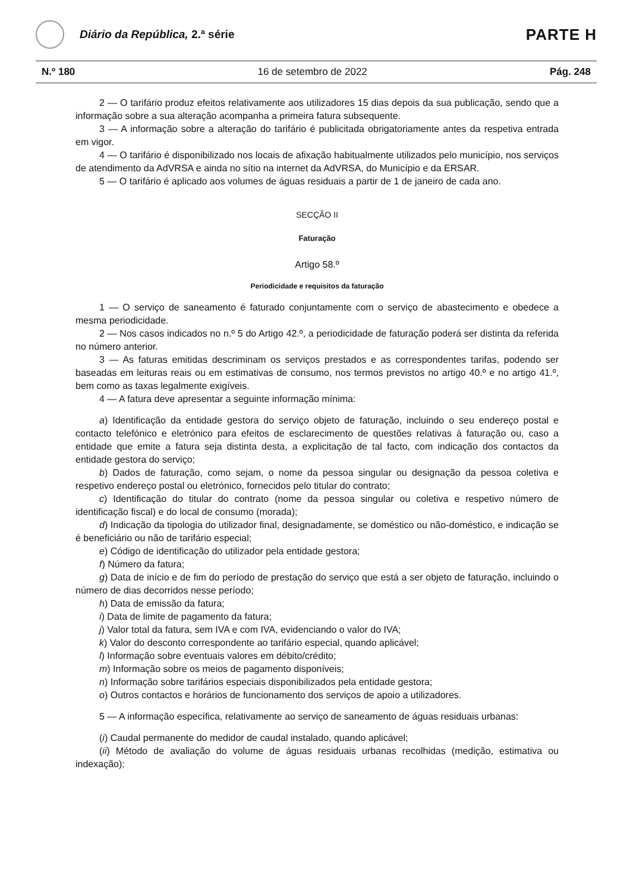Diário da República, 2.ª série
PARTE H
N.º 180 16 de setembro de 2022 Pág. 248
2 — O tarifário produz efeitos relativamente aos utilizadores 15 dias depois da sua publicação, sendo que a informação sobre a sua alteração acompanha a primeira fatura subsequente.
3 — A informação sobre a alteração do tarifário é publicitada obrigatoriamente antes da respetiva entrada em vigor.
4 — O tarifário é disponibilizado nos locais de afixação habitualmente utilizados pelo município, nos serviços de atendimento da AdVRSA e ainda no sítio na internet da AdVRSA, do Município e da ERSAR.
5 — O tarifário é aplicado aos volumes de águas residuais a partir de 1 de janeiro de cada ano.
SECÇÃO II
Faturação
Artigo 58.º
Periodicidade e requisitos da faturação
1 — O serviço de saneamento é faturado conjuntamente com o serviço de abastecimento e obedece a mesma periodicidade.
2 — Nos casos indicados no n.º 5 do Artigo 42.º, a periodicidade de faturação poderá ser distinta da referida no número anterior.
3 — As faturas emitidas descriminam os serviços prestados e as correspondentes tarifas, podendo ser baseadas em leituras reais ou em estimativas de consumo, nos termos previstos no artigo 40.º e no artigo 41.º, bem como as taxas legalmente exigíveis.
4 — A fatura deve apresentar a seguinte informação mínima:
a) Identificação da entidade gestora do serviço objeto de faturação, incluindo o seu endereço postal e contacto telefónico e eletrónico para efeitos de esclarecimento de questões relativas à faturação ou, caso a entidade que emite a fatura seja distinta desta, a explicitação de tal facto, com indicação dos contactos da entidade gestora do serviço;
b) Dados de faturação, como sejam, o nome da pessoa singular ou designação da pessoa coletiva e respetivo endereço postal ou eletrónico, fornecidos pelo titular do contrato;
c) Identificação do titular do contrato (nome da pessoa singular ou coletiva e respetivo número de identificação fiscal) e do local de consumo (morada);
d) Indicação da tipologia do utilizador final, designadamente, se doméstico ou não-doméstico, e indicação se é beneficiário ou não de tarifário especial;
e) Código de identificação do utilizador pela entidade gestora;
f) Número da fatura;
g) Data de início e de fim do período de prestação do serviço que está a ser objeto de faturação, incluindo o número de dias decorridos nesse período;
h) Data de emissão da fatura;
i) Data de limite de pagamento da fatura;
j) Valor total da fatura, sem IVA e com IVA, evidenciando o valor do IVA;
k) Valor do desconto correspondente ao tarifário especial, quando aplicável;
l) Informação sobre eventuais valores em débito/crédito;
m) Informação sobre os meios de pagamento disponíveis;
n) Informação sobre tarifários especiais disponibilizados pela entidade gestora;
o) Outros contactos e horários de funcionamento dos serviços de apoio a utilizadores.
5 — A informação específica, relativamente ao serviço de saneamento de águas residuais urbanas:
(i) Caudal permanente do medidor de caudal instalado, quando aplicável;
(ii) Método de avaliação do volume de águas residuais urbanas recolhidas (medição, estimativa ou indexação);